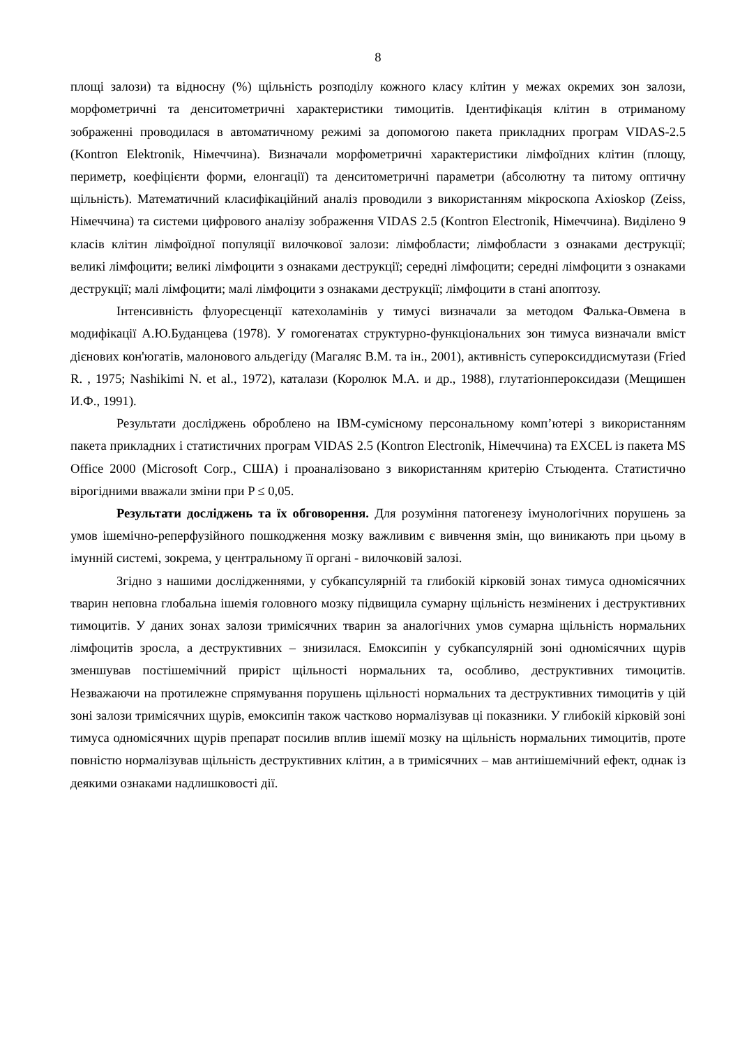8
площі залози) та відносну (%) щільність розподілу кожного класу клітин у межах окремих зон залози, морфометричні та денситометричні характеристики тимоцитів. Ідентифікація клітин в отриманому зображенні проводилася в автоматичному режимі за допомогою пакета прикладних програм VIDAS-2.5 (Kontron Elektronik, Німеччина). Визначали морфометричні характеристики лімфоїдних клітин (площу, периметр, коефіцієнти форми, елонгації) та денситометричні параметри (абсолютну та питому оптичну щільність). Математичний класифікаційний аналіз проводили з використанням мікроскопа Axioskop (Zeiss, Німеччина) та системи цифрового аналізу зображення VIDAS 2.5 (Kontron Electronik, Німеччина). Виділено 9 класів клітин лімфоїдної популяції вилочкової залози: лімфобласти; лімфобласти з ознаками деструкції; великі лімфоцити; великі лімфоцити з ознаками деструкції; середні лімфоцити; середні лімфоцити з ознаками деструкції; малі лімфоцити; малі лімфоцити з ознаками деструкції; лімфоцити в стані апоптозу.
Інтенсивність флуоресценції катехоламінів у тимусі визначали за методом Фалька-Овмена в модифікації А.Ю.Буданцева (1978). У гомогенатах структурно-функціональних зон тимуса визначали вміст дієнових кон'югатів, малонового альдегіду (Магаляс В.М. та ін., 2001), активність супероксиддисмутази (Fried R. , 1975; Nashikimi N. et al., 1972), каталази (Королюк М.А. и др., 1988), глутатіонпероксидази (Мещишен И.Ф., 1991).
Результати досліджень оброблено на IBM-сумісному персональному комп’ютері з використанням пакета прикладних і статистичних програм VIDAS 2.5 (Kontron Electronik, Німеччина) та EXCEL із пакета MS Office 2000 (Microsoft Corp., США) і проаналізовано з використанням критерію Стьюдента. Статистично вірогідними вважали зміни при P ≤ 0,05.
Результати досліджень та їх обговорення. Для розуміння патогенезу імунологічних порушень за умов ішемічно-реперфузійного пошкодження мозку важливим є вивчення змін, що виникають при цьому в імунній системі, зокрема, у центральному її органі - вилочковій залозі.
Згідно з нашими дослідженнями, у субкапсулярній та глибокій кірковій зонах тимуса одномісячних тварин неповна глобальна ішемія головного мозку підвищила сумарну щільність незмінених і деструктивних тимоцитів. У даних зонах залози тримісячних тварин за аналогічних умов сумарна щільність нормальних лімфоцитів зросла, а деструктивних – знизилася. Емоксипін у субкапсулярній зоні одномісячних щурів зменшував постішемічний приріст щільності нормальних та, особливо, деструктивних тимоцитів. Незважаючи на протилежне спрямування порушень щільності нормальних та деструктивних тимоцитів у цій зоні залози тримісячних щурів, емоксипін також частково нормалізував ці показники. У глибокій кірковій зоні тимуса одномісячних щурів препарат посилив вплив ішемії мозку на щільність нормальних тимоцитів, проте повністю нормалізував щільність деструктивних клітин, а в тримісячних – мав антиішемічний ефект, однак із деякими ознаками надлишковості дії.